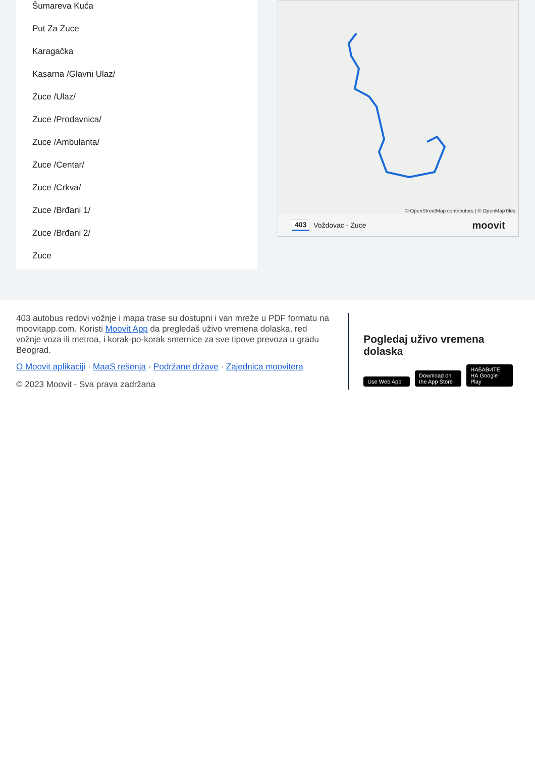Šumareva Kuća
Put Za Zuce
Karagačka
Kasarna /Glavni Ulaz/
Zuce /Ulaz/
Zuce /Prodavnica/
Zuce /Ambulanta/
Zuce /Centar/
Zuce /Crkva/
Zuce /Brđani 1/
Zuce /Brđani 2/
Zuce
© OpenStreetMap contributors | © OpenMapTiles
403 Voždovac - Zuce moovit
403 autobus redovi vožnje i mapa trase su dostupni i van mreže u PDF formatu na moovitapp.com. Koristi Moovit App da pregledaš uživo vremena dolaska, red vožnje voza ili metroa, i korak-po-korak smernice za sve tipove prevoza u gradu Beograd.
O Moovit aplikaciji · MaaS rešenja · Podržane države · Zajednica moovitera
© 2023 Moovit - Sva prava zadržana
Pogledaj uživo vremena dolaska
Use Web App Download on the App Store НАБАВИТЕ НА Google Play